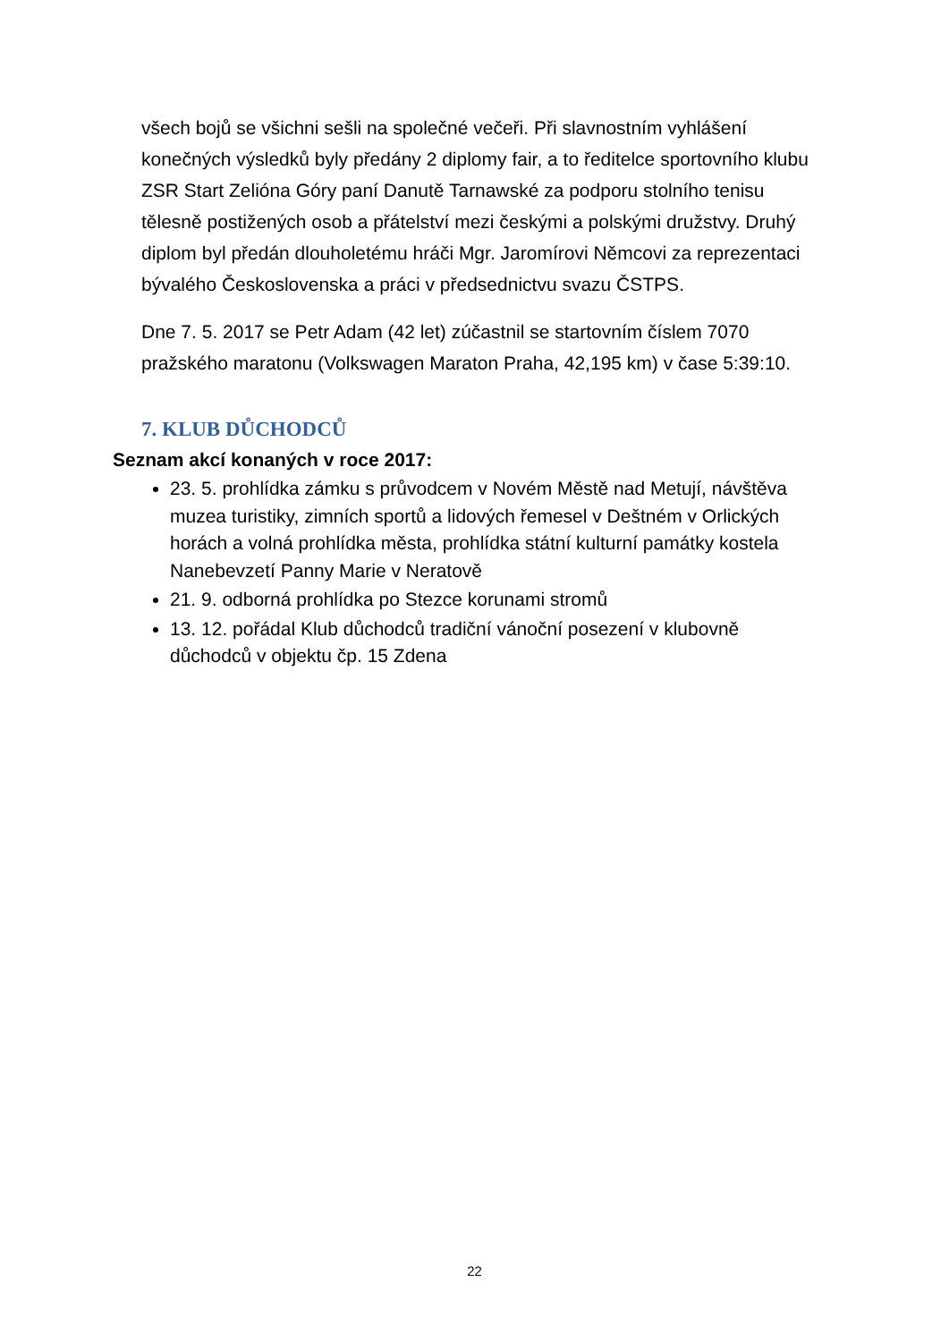všech bojů se všichni sešli na společné večeři. Při slavnostním vyhlášení konečných výsledků byly předány 2 diplomy fair, a to ředitelce sportovního klubu ZSR Start Zelióna Góry paní Danutě Tarnawské za podporu stolního tenisu tělesně postižených osob a přátelství mezi českými a polskými družstvy. Druhý diplom byl předán dlouholetému hráči Mgr. Jaromírovi Němcovi za reprezentaci bývalého Československa a práci v předsednictvu svazu ČSTPS.
Dne 7. 5. 2017 se Petr Adam (42 let) zúčastnil se startovním číslem 7070 pražského maratonu (Volkswagen Maraton Praha, 42,195 km) v čase 5:39:10.
7. KLUB DŮCHODCŮ
Seznam akcí konaných v roce 2017:
23. 5. prohlídka zámku s průvodcem v Novém Městě nad Metují, návštěva muzea turistiky, zimních sportů a lidových řemesel v Deštném v Orlických horách a volná prohlídka města, prohlídka státní kulturní památky kostela Nanebevzetí Panny Marie v Neratově
21. 9. odborná prohlídka po Stezce korunami stromů
13. 12. pořádal Klub důchodců tradiční vánoční posezení v klubovně důchodců v objektu čp. 15 Zdena
22